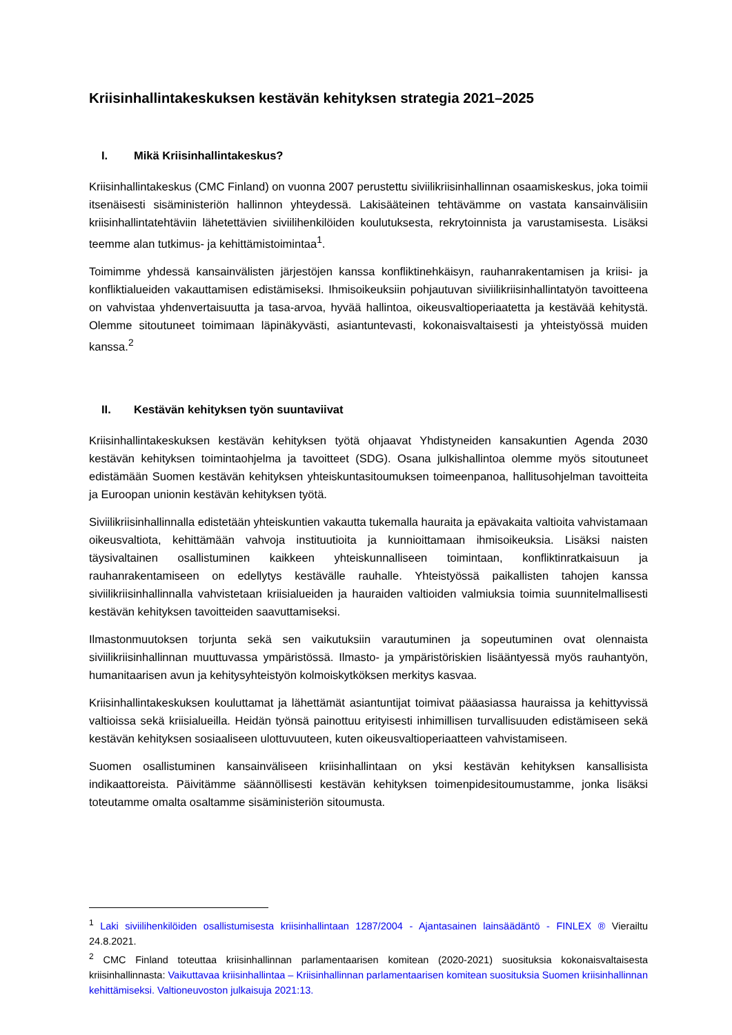Kriisinhallintakeskuksen kestävän kehityksen strategia 2021–2025
I. Mikä Kriisinhallintakeskus?
Kriisinhallintakeskus (CMC Finland) on vuonna 2007 perustettu siviilikriisinhallinnan osaamiskeskus, joka toimii itsenäisesti sisäministeriön hallinnon yhteydessä. Lakisääteinen tehtävämme on vastata kansainvälisiin kriisinhallintatehtäviin lähetettävien siviilihenkilöiden koulutuksesta, rekrytoinnista ja varustamisesta. Lisäksi teemme alan tutkimus- ja kehittämistoimintaa<sup>1</sup>.
Toimimme yhdessä kansainvälisten järjestöjen kanssa konfliktinehkäisyn, rauhanrakentamisen ja kriisi- ja konfliktialueiden vakauttamisen edistämiseksi. Ihmisoikeuksiin pohjautuvan siviilikriisinhallintatyön tavoitteena on vahvistaa yhdenvertaisuutta ja tasa-arvoa, hyvää hallintoa, oikeusvaltioperiaatetta ja kestävää kehitystä. Olemme sitoutuneet toimimaan läpinäkyvästi, asiantuntevasti, kokonaisvaltaisesti ja yhteistyössä muiden kanssa.<sup>2</sup>
II. Kestävän kehityksen työn suuntaviivat
Kriisinhallintakeskuksen kestävän kehityksen työtä ohjaavat Yhdistyneiden kansakuntien Agenda 2030 kestävän kehityksen toimintaohjelma ja tavoitteet (SDG). Osana julkishallintoa olemme myös sitoutuneet edistämään Suomen kestävän kehityksen yhteiskuntasitoumuksen toimeenpanoa, hallitusohjelman tavoitteita ja Euroopan unionin kestävän kehityksen työtä.
Siviilikriisinhallinnalla edistetään yhteiskuntien vakautta tukemalla hauraita ja epävakaita valtioita vahvistamaan oikeusvaltiota, kehittämään vahvoja instituutioita ja kunnioittamaan ihmisoikeuksia. Lisäksi naisten täysivaltainen osallistuminen kaikkeen yhteiskunnalliseen toimintaan, konfliktinratkaisuun ja rauhanrakentamiseen on edellytys kestävälle rauhalle. Yhteistyössä paikallisten tahojen kanssa siviilikriisinhallinnalla vahvistetaan kriisialueiden ja hauraiden valtioiden valmiuksia toimia suunnitelmallisesti kestävän kehityksen tavoitteiden saavuttamiseksi.
Ilmastonmuutoksen torjunta sekä sen vaikutuksiin varautuminen ja sopeutuminen ovat olennaista siviilikriisinhallinnan muuttuvassa ympäristössä. Ilmasto- ja ympäristöriskien lisääntyessä myös rauhantyön, humanitaarisen avun ja kehitysyhteistyön kolmoiskytköksen merkitys kasvaa.
Kriisinhallintakeskuksen kouluttamat ja lähettämät asiantuntijat toimivat pääasiassa hauraissa ja kehittyvissä valtioissa sekä kriisialueilla. Heidän työnsä painottuu erityisesti inhimillisen turvallisuuden edistämiseen sekä kestävän kehityksen sosiaaliseen ulottuvuuteen, kuten oikeusvaltioperiaatteen vahvistamiseen.
Suomen osallistuminen kansainväliseen kriisinhallintaan on yksi kestävän kehityksen kansallisista indikaattoreista. Päivitämme säännöllisesti kestävän kehityksen toimenpidesitoumustamme, jonka lisäksi toteutamme omalta osaltamme sisäministeriön sitoumusta.
<sup>1</sup> Laki siviilihenkilöiden osallistumisesta kriisinhallintaan 1287/2004 - Ajantasainen lainsäädäntö - FINLEX ® Vierailtu 24.8.2021.
<sup>2</sup> CMC Finland toteuttaa kriisinhallinnan parlamentaarisen komitean (2020-2021) suosituksia kokonaisvaltaisesta kriisinhallinnasta: Vaikuttavaa kriisinhallintaa – Kriisinhallinnan parlamentaarisen komitean suosituksia Suomen kriisinhallinnan kehittämiseksi. Valtioneuvoston julkaisuja 2021:13.